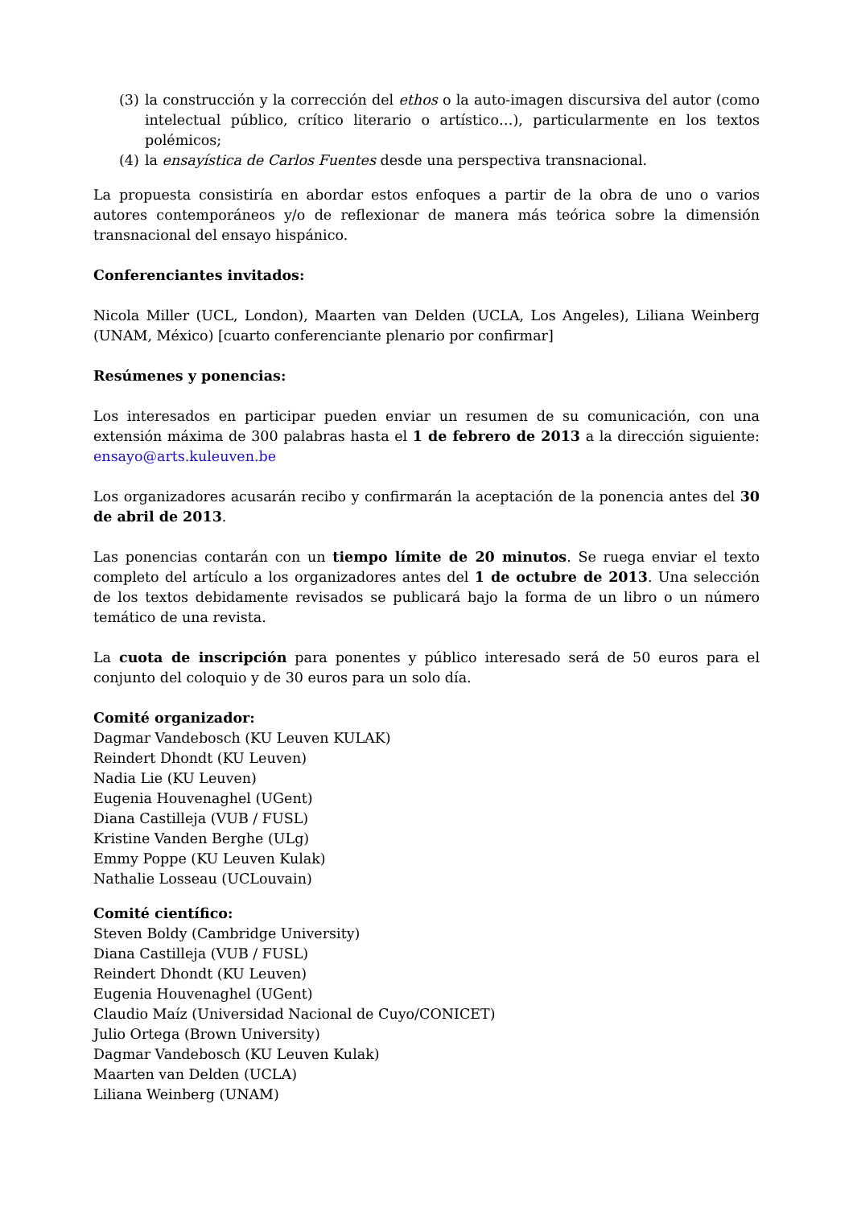(3) la construcción y la corrección del ethos o la auto-imagen discursiva del autor (como intelectual público, crítico literario o artístico…), particularmente en los textos polémicos;
(4) la ensayística de Carlos Fuentes desde una perspectiva transnacional.
La propuesta consistiría en abordar estos enfoques a partir de la obra de uno o varios autores contemporáneos y/o de reflexionar de manera más teórica sobre la dimensión transnacional del ensayo hispánico.
Conferenciantes invitados:
Nicola Miller (UCL, London), Maarten van Delden (UCLA, Los Angeles), Liliana Weinberg (UNAM, México) [cuarto conferenciante plenario por confirmar]
Resúmenes y ponencias:
Los interesados en participar pueden enviar un resumen de su comunicación, con una extensión máxima de 300 palabras hasta el 1 de febrero de 2013 a la dirección siguiente: ensayo@arts.kuleuven.be
Los organizadores acusarán recibo y confirmarán la aceptación de la ponencia antes del 30 de abril de 2013.
Las ponencias contarán con un tiempo límite de 20 minutos. Se ruega enviar el texto completo del artículo a los organizadores antes del 1 de octubre de 2013. Una selección de los textos debidamente revisados se publicará bajo la forma de un libro o un número temático de una revista.
La cuota de inscripción para ponentes y público interesado será de 50 euros para el conjunto del coloquio y de 30 euros para un solo día.
Comité organizador:
Dagmar Vandebosch (KU Leuven KULAK)
Reindert Dhondt (KU Leuven)
Nadia Lie (KU Leuven)
Eugenia Houvenaghel (UGent)
Diana Castilleja (VUB / FUSL)
Kristine Vanden Berghe (ULg)
Emmy Poppe (KU Leuven Kulak)
Nathalie Losseau (UCLouvain)
Comité científico:
Steven Boldy (Cambridge University)
Diana Castilleja (VUB / FUSL)
Reindert Dhondt (KU Leuven)
Eugenia Houvenaghel (UGent)
Claudio Maíz (Universidad Nacional de Cuyo/CONICET)
Julio Ortega (Brown University)
Dagmar Vandebosch (KU Leuven Kulak)
Maarten van Delden (UCLA)
Liliana Weinberg (UNAM)